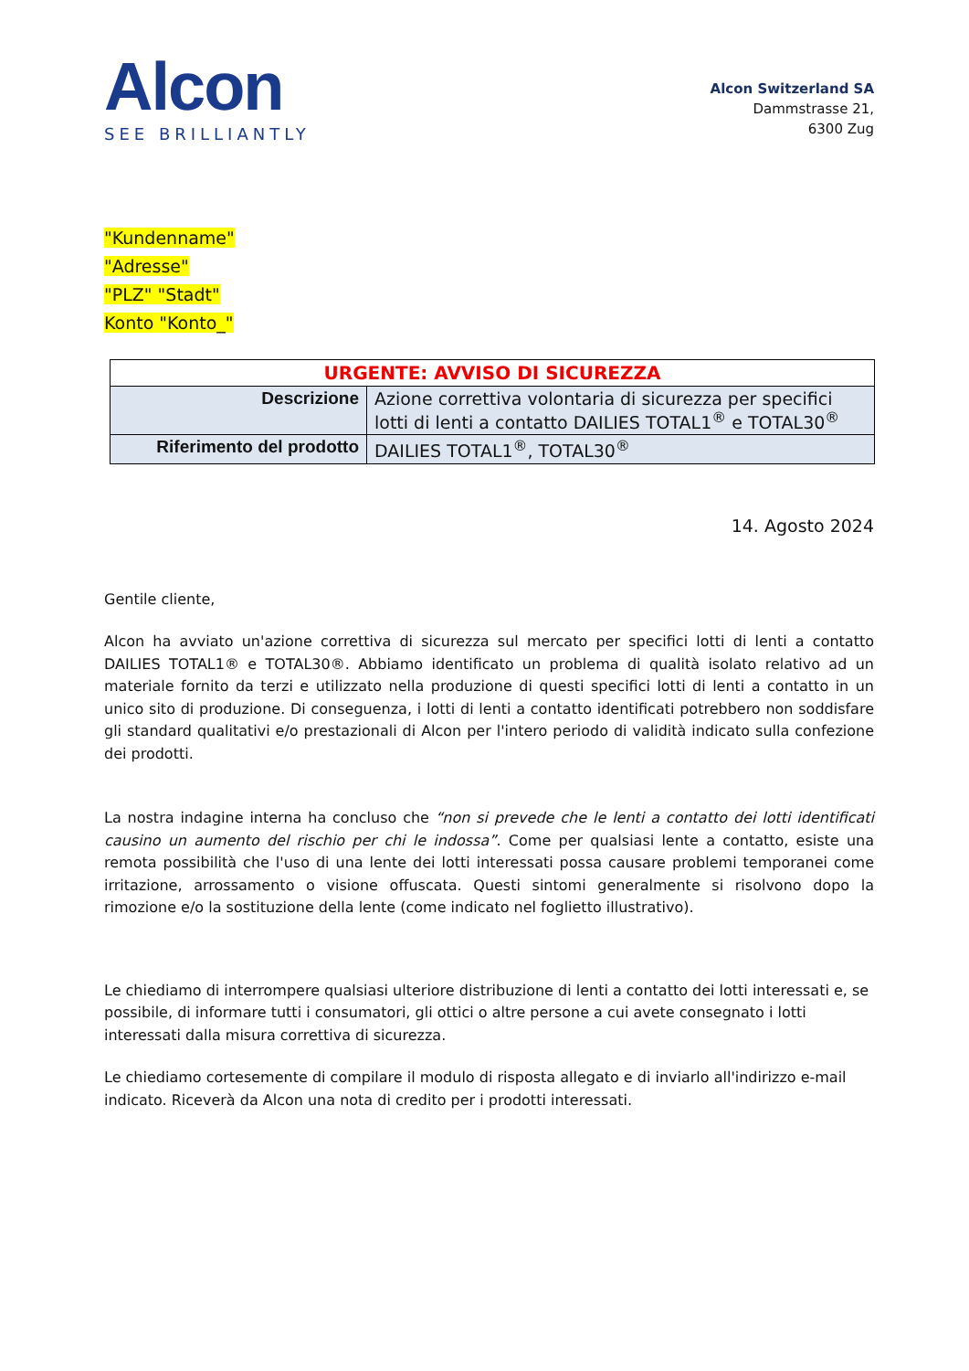Alcon
SEE BRILLIANTLY
Alcon Switzerland SA
Dammstrasse 21,
6300 Zug
"Kundenname"
"Adresse"
"PLZ" "Stadt"
Konto "Konto_"
| URGENTE: AVVISO DI SICUREZZA | |
| Descrizione | Azione correttiva volontaria di sicurezza per specifici lotti di lenti a contatto DAILIES TOTAL1<sup>®</sup> e TOTAL30<sup>®</sup> |
| Riferimento del prodotto | DAILIES TOTAL1<sup>®</sup>, TOTAL30<sup>®</sup> |
14. Agosto 2024
Gentile cliente,
Alcon ha avviato un'azione correttiva di sicurezza sul mercato per specifici lotti di lenti a contatto DAILIES TOTAL1® e TOTAL30®. Abbiamo identificato un problema di qualità isolato relativo ad un materiale fornito da terzi e utilizzato nella produzione di questi specifici lotti di lenti a contatto in un unico sito di produzione. Di conseguenza, i lotti di lenti a contatto identificati potrebbero non soddisfare gli standard qualitativi e/o prestazionali di Alcon per l'intero periodo di validità indicato sulla confezione dei prodotti.
La nostra indagine interna ha concluso che “non si prevede che le lenti a contatto dei lotti identificati causino un aumento del rischio per chi le indossa”. Come per qualsiasi lente a contatto, esiste una remota possibilità che l'uso di una lente dei lotti interessati possa causare problemi temporanei come irritazione, arrossamento o visione offuscata. Questi sintomi generalmente si risolvono dopo la rimozione e/o la sostituzione della lente (come indicato nel foglietto illustrativo).
Le chiediamo di interrompere qualsiasi ulteriore distribuzione di lenti a contatto dei lotti interessati e, se possibile, di informare tutti i consumatori, gli ottici o altre persone a cui avete consegnato i lotti interessati dalla misura correttiva di sicurezza.
Le chiediamo cortesemente di compilare il modulo di risposta allegato e di inviarlo all'indirizzo e-mail indicato. Riceverà da Alcon una nota di credito per i prodotti interessati.